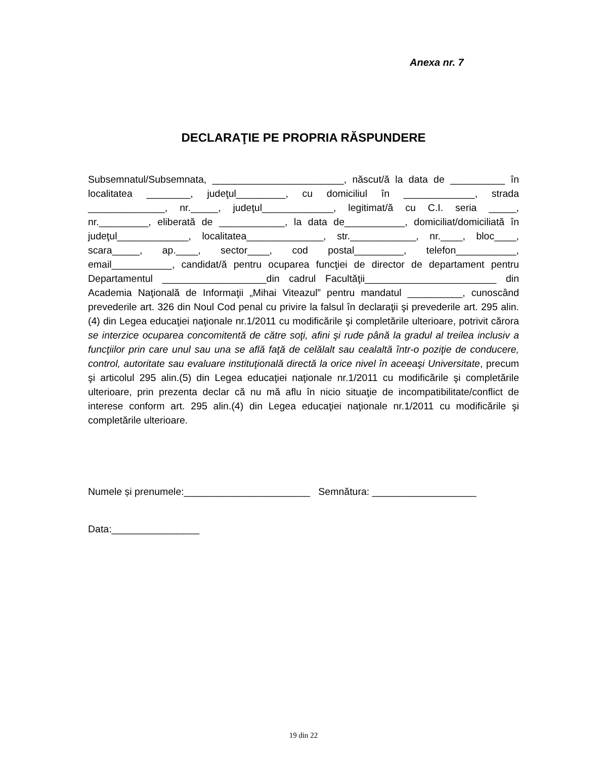Anexa nr. 7
DECLARAŢIE PE PROPRIA RĂSPUNDERE
Subsemnatul/Subsemnata, ________________________, născut/ă la data de __________ în localitatea ________, judeţul_________, cu domiciliul în _____________, strada ______________, nr._____, judeţul_____________, legitimat/ă cu C.I. seria _____, nr._________, eliberată de ____________, la data de___________, domiciliat/domiciliată în judeţul_____________, localitatea______________, str.____________, nr.____, bloc____, scara_____, ap.____, sector____, cod postal_________, telefon___________, email___________, candidat/ă pentru ocuparea funcţiei de director de departament pentru Departamentul ___________________din cadrul Facultăţii________________________ din Academia Naţională de Informaţii „Mihai Viteazul” pentru mandatul __________, cunoscând prevederile art. 326 din Noul Cod penal cu privire la falsul în declaraţii şi prevederile art. 295 alin.(4) din Legea educaţiei naţionale nr.1/2011 cu modificările şi completările ulterioare, potrivit cărora se interzice ocuparea concomitentă de către soţi, afini şi rude până la gradul al treilea inclusiv a funcţiilor prin care unul sau una se află faţă de celălalt sau cealaltă într-o poziţie de conducere, control, autoritate sau evaluare instituţională directă la orice nivel în aceeaşi Universitate, precum şi articolul 295 alin.(5) din Legea educaţiei naţionale nr.1/2011 cu modificările şi completările ulterioare, prin prezenta declar că nu mă aflu în nicio situaţie de incompatibilitate/conflict de interese conform art. 295 alin.(4) din Legea educaţiei naţionale nr.1/2011 cu modificările şi completările ulterioare.
Numele și prenumele:_______________________ Semnătura: ___________________
Data:________________
19 din 22